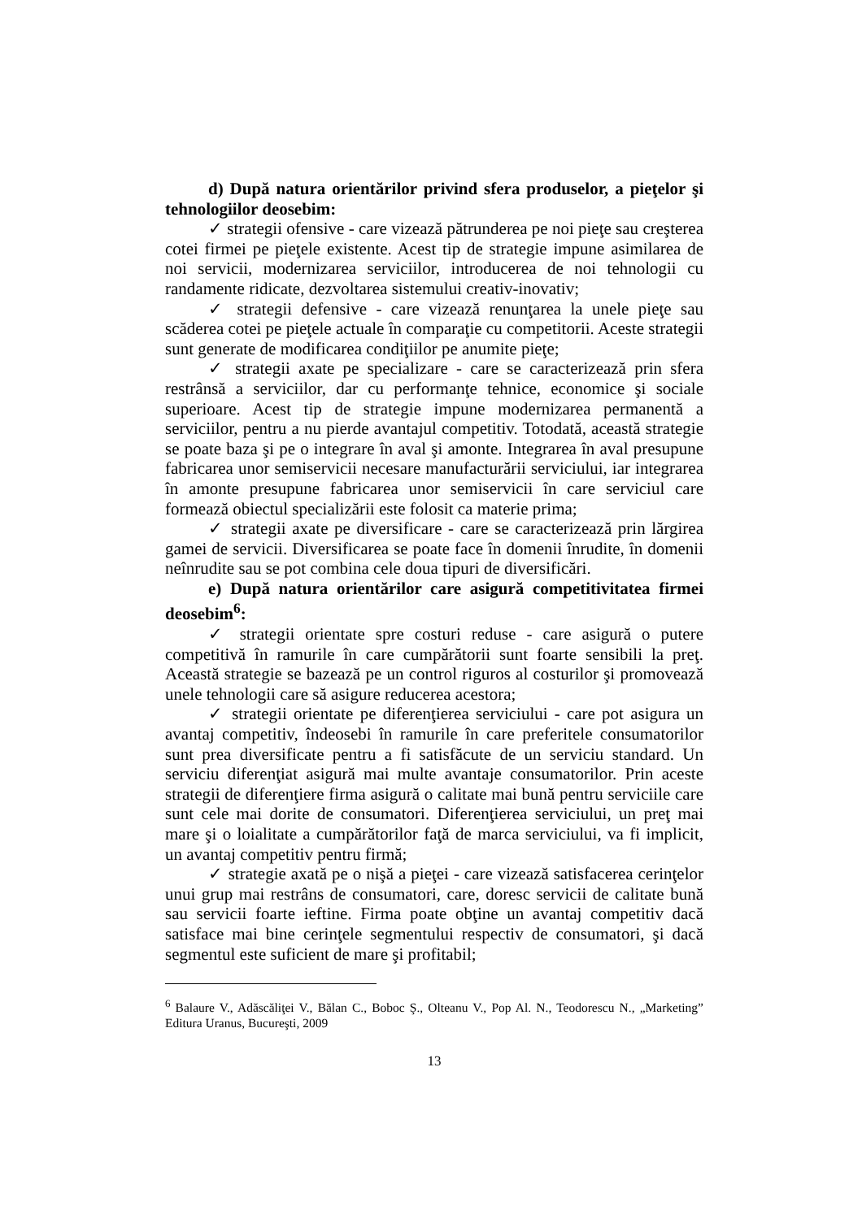d) După natura orientărilor privind sfera produselor, a pieţelor şi tehnologiilor deosebim:
✓ strategii ofensive - care vizează pătrunderea pe noi pieţe sau creşterea cotei firmei pe pieţele existente. Acest tip de strategie impune asimilarea de noi servicii, modernizarea serviciilor, introducerea de noi tehnologii cu randamente ridicate, dezvoltarea sistemului creativ-inovativ;
✓ strategii defensive - care vizează renunţarea la unele pieţe sau scăderea cotei pe pieţele actuale în comparaţie cu competitorii. Aceste strategii sunt generate de modificarea condiţiilor pe anumite pieţe;
✓ strategii axate pe specializare - care se caracterizează prin sfera restrânsă a serviciilor, dar cu performanţe tehnice, economice şi sociale superioare. Acest tip de strategie impune modernizarea permanentă a serviciilor, pentru a nu pierde avantajul competitiv. Totodată, această strategie se poate baza şi pe o integrare în aval şi amonte. Integrarea în aval presupune fabricarea unor semiservicii necesare manufacturării serviciului, iar integrarea în amonte presupune fabricarea unor semiservicii în care serviciul care formează obiectul specializării este folosit ca materie prima;
✓ strategii axate pe diversificare - care se caracterizează prin lărgirea gamei de servicii. Diversificarea se poate face în domenii înrudite, în domenii neînrudite sau se pot combina cele doua tipuri de diversificări.
e) După natura orientărilor care asigură competitivitatea firmei deosebim<sup>6</sup>:
✓ strategii orientate spre costuri reduse - care asigură o putere competitivă în ramurile în care cumpărătorii sunt foarte sensibili la preţ. Această strategie se bazează pe un control riguros al costurilor şi promovează unele tehnologii care să asigure reducerea acestora;
✓ strategii orientate pe diferenţierea serviciului - care pot asigura un avantaj competitiv, îndeosebi în ramurile în care preferitele consumatorilor sunt prea diversificate pentru a fi satisfăcute de un serviciu standard. Un serviciu diferenţiat asigură mai multe avantaje consumatorilor. Prin aceste strategii de diferenţiere firma asigură o calitate mai bună pentru serviciile care sunt cele mai dorite de consumatori. Diferenţierea serviciului, un preţ mai mare şi o loialitate a cumpărătorilor faţă de marca serviciului, va fi implicit, un avantaj competitiv pentru firmă;
✓ strategie axată pe o nişă a pieţei - care vizează satisfacerea cerinţelor unui grup mai restrâns de consumatori, care, doresc servicii de calitate bună sau servicii foarte ieftine. Firma poate obţine un avantaj competitiv dacă satisface mai bine cerinţele segmentului respectiv de consumatori, şi dacă segmentul este suficient de mare şi profitabil;
<sup>6</sup> Balaure V., Adăscăliţei V., Bălan C., Boboc Ş., Olteanu V., Pop Al. N., Teodorescu N., „Marketing” Editura Uranus, Bucureşti, 2009
13